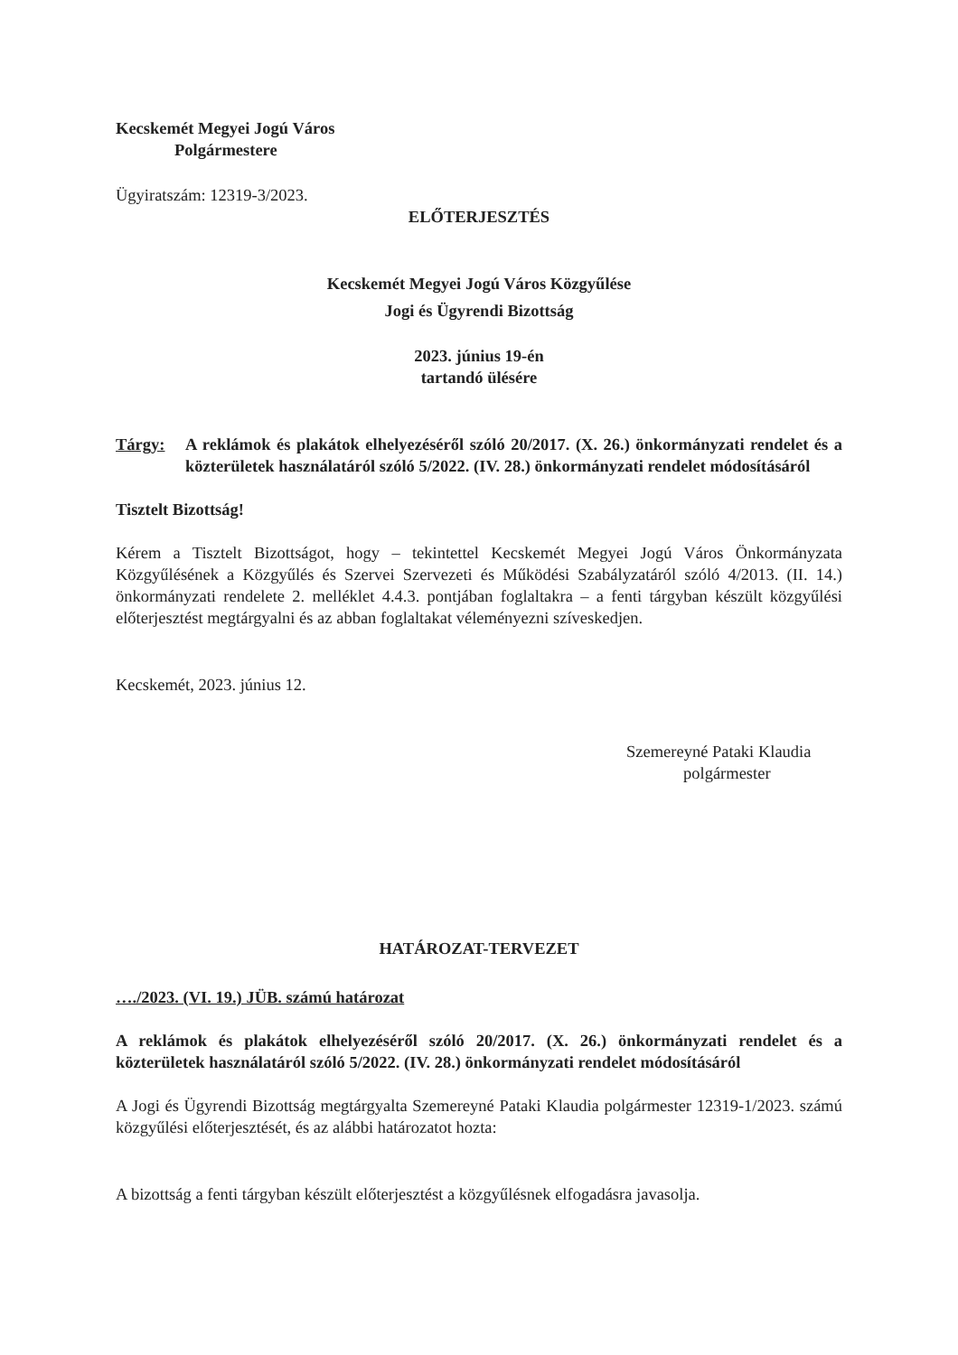Kecskemét Megyei Jogú Város
Polgármestere
Ügyiratszám: 12319-3/2023.
ELŐTERJESZTÉS
Kecskemét Megyei Jogú Város Közgyűlése
Jogi és Ügyrendi Bizottság
2023. június 19-én
tartandó ülésére
Tárgy: A reklámok és plakátok elhelyezéséről szóló 20/2017. (X. 26.) önkormányzati rendelet és a közterületek használatáról szóló 5/2022. (IV. 28.) önkormányzati rendelet módosításáról
Tisztelt Bizottság!
Kérem a Tisztelt Bizottságot, hogy – tekintettel Kecskemét Megyei Jogú Város Önkormányzata Közgyűlésének a Közgyűlés és Szervei Szervezeti és Működési Szabályzatáról szóló 4/2013. (II. 14.) önkormányzati rendelete 2. melléklet 4.4.3. pontjában foglaltakra – a fenti tárgyban készült közgyűlési előterjesztést megtárgyalni és az abban foglaltakat véleményezni szíveskedjen.
Kecskemét, 2023. június 12.
Szemereyné Pataki Klaudia
polgármester
HATÁROZAT-TERVEZET
…./2023. (VI. 19.) JÜB. számú határozat
A reklámok és plakátok elhelyezéséről szóló 20/2017. (X. 26.) önkormányzati rendelet és a közterületek használatáról szóló 5/2022. (IV. 28.) önkormányzati rendelet módosításáról
A Jogi és Ügyrendi Bizottság megtárgyalta Szemereyné Pataki Klaudia polgármester 12319-1/2023. számú közgyűlési előterjesztését, és az alábbi határozatot hozta:
A bizottság a fenti tárgyban készült előterjesztést a közgyűlésnek elfogadásra javasolja.